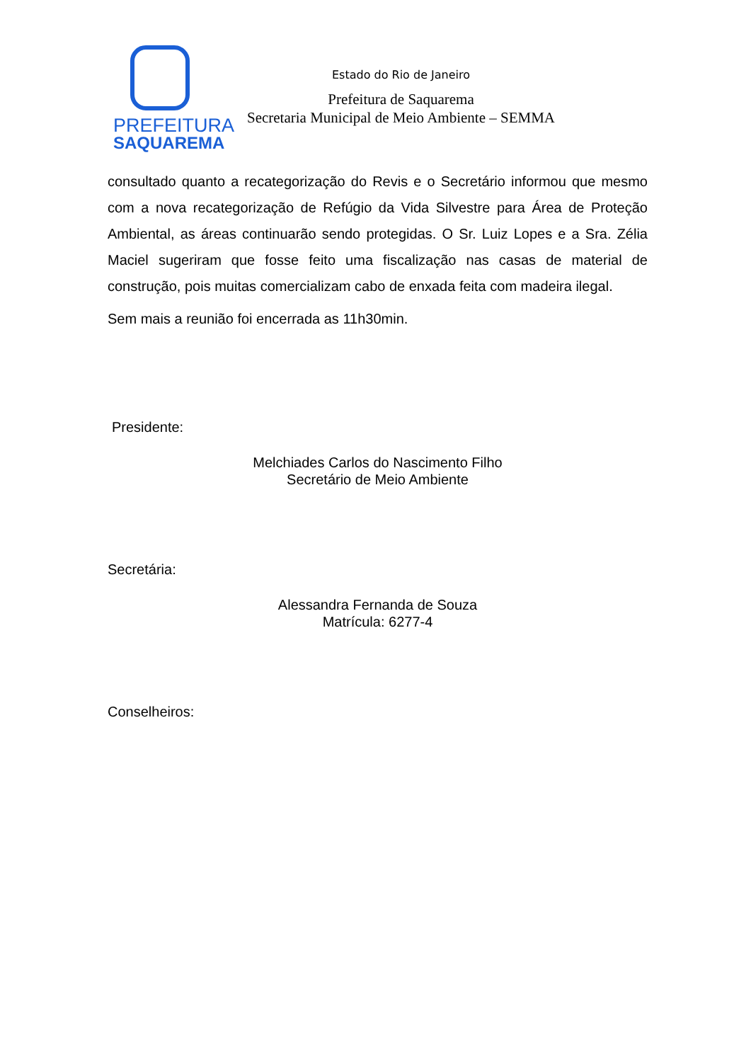PREFEITURA
SAQUAREMA
Estado do Rio de Janeiro
Prefeitura de Saquarema
Secretaria Municipal de Meio Ambiente – SEMMA
consultado quanto a recategorização do Revis e o Secretário informou que mesmo com a nova recategorização de Refúgio da Vida Silvestre para Área de Proteção Ambiental, as áreas continuarão sendo protegidas. O Sr. Luiz Lopes e a Sra. Zélia Maciel sugeriram que fosse feito uma fiscalização nas casas de material de construção, pois muitas comercializam cabo de enxada feita com madeira ilegal.
Sem mais a reunião foi encerrada as 11h30min.
Presidente:
Melchiades Carlos do Nascimento Filho
Secretário de Meio Ambiente
Secretária:
Alessandra Fernanda de Souza
Matrícula: 6277-4
Conselheiros: